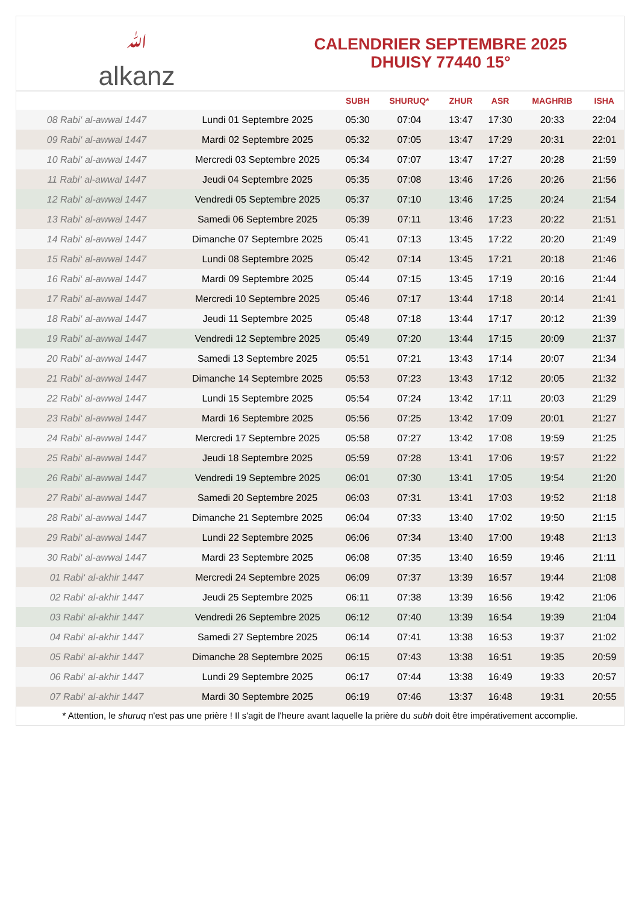ﷲalkanz
CALENDRIER SEPTEMBRE 2025
DHUISY 77440 15°
| | | SUBH | SHURUQ* | ZHUR | ASR | MAGHRIB | ISHA |
| --- | --- | --- | --- | --- | --- | --- | --- |
| 08 Rabi‘ al-awwal 1447 | Lundi 01 Septembre 2025 | 05:30 | 07:04 | 13:47 | 17:30 | 20:33 | 22:04 |
| 09 Rabi‘ al-awwal 1447 | Mardi 02 Septembre 2025 | 05:32 | 07:05 | 13:47 | 17:29 | 20:31 | 22:01 |
| 10 Rabi‘ al-awwal 1447 | Mercredi 03 Septembre 2025 | 05:34 | 07:07 | 13:47 | 17:27 | 20:28 | 21:59 |
| 11 Rabi‘ al-awwal 1447 | Jeudi 04 Septembre 2025 | 05:35 | 07:08 | 13:46 | 17:26 | 20:26 | 21:56 |
| 12 Rabi‘ al-awwal 1447 | Vendredi 05 Septembre 2025 | 05:37 | 07:10 | 13:46 | 17:25 | 20:24 | 21:54 |
| 13 Rabi‘ al-awwal 1447 | Samedi 06 Septembre 2025 | 05:39 | 07:11 | 13:46 | 17:23 | 20:22 | 21:51 |
| 14 Rabi‘ al-awwal 1447 | Dimanche 07 Septembre 2025 | 05:41 | 07:13 | 13:45 | 17:22 | 20:20 | 21:49 |
| 15 Rabi‘ al-awwal 1447 | Lundi 08 Septembre 2025 | 05:42 | 07:14 | 13:45 | 17:21 | 20:18 | 21:46 |
| 16 Rabi‘ al-awwal 1447 | Mardi 09 Septembre 2025 | 05:44 | 07:15 | 13:45 | 17:19 | 20:16 | 21:44 |
| 17 Rabi‘ al-awwal 1447 | Mercredi 10 Septembre 2025 | 05:46 | 07:17 | 13:44 | 17:18 | 20:14 | 21:41 |
| 18 Rabi‘ al-awwal 1447 | Jeudi 11 Septembre 2025 | 05:48 | 07:18 | 13:44 | 17:17 | 20:12 | 21:39 |
| 19 Rabi‘ al-awwal 1447 | Vendredi 12 Septembre 2025 | 05:49 | 07:20 | 13:44 | 17:15 | 20:09 | 21:37 |
| 20 Rabi‘ al-awwal 1447 | Samedi 13 Septembre 2025 | 05:51 | 07:21 | 13:43 | 17:14 | 20:07 | 21:34 |
| 21 Rabi‘ al-awwal 1447 | Dimanche 14 Septembre 2025 | 05:53 | 07:23 | 13:43 | 17:12 | 20:05 | 21:32 |
| 22 Rabi‘ al-awwal 1447 | Lundi 15 Septembre 2025 | 05:54 | 07:24 | 13:42 | 17:11 | 20:03 | 21:29 |
| 23 Rabi‘ al-awwal 1447 | Mardi 16 Septembre 2025 | 05:56 | 07:25 | 13:42 | 17:09 | 20:01 | 21:27 |
| 24 Rabi‘ al-awwal 1447 | Mercredi 17 Septembre 2025 | 05:58 | 07:27 | 13:42 | 17:08 | 19:59 | 21:25 |
| 25 Rabi‘ al-awwal 1447 | Jeudi 18 Septembre 2025 | 05:59 | 07:28 | 13:41 | 17:06 | 19:57 | 21:22 |
| 26 Rabi‘ al-awwal 1447 | Vendredi 19 Septembre 2025 | 06:01 | 07:30 | 13:41 | 17:05 | 19:54 | 21:20 |
| 27 Rabi‘ al-awwal 1447 | Samedi 20 Septembre 2025 | 06:03 | 07:31 | 13:41 | 17:03 | 19:52 | 21:18 |
| 28 Rabi‘ al-awwal 1447 | Dimanche 21 Septembre 2025 | 06:04 | 07:33 | 13:40 | 17:02 | 19:50 | 21:15 |
| 29 Rabi‘ al-awwal 1447 | Lundi 22 Septembre 2025 | 06:06 | 07:34 | 13:40 | 17:00 | 19:48 | 21:13 |
| 30 Rabi‘ al-awwal 1447 | Mardi 23 Septembre 2025 | 06:08 | 07:35 | 13:40 | 16:59 | 19:46 | 21:11 |
| 01 Rabi‘ al-akhir 1447 | Mercredi 24 Septembre 2025 | 06:09 | 07:37 | 13:39 | 16:57 | 19:44 | 21:08 |
| 02 Rabi‘ al-akhir 1447 | Jeudi 25 Septembre 2025 | 06:11 | 07:38 | 13:39 | 16:56 | 19:42 | 21:06 |
| 03 Rabi‘ al-akhir 1447 | Vendredi 26 Septembre 2025 | 06:12 | 07:40 | 13:39 | 16:54 | 19:39 | 21:04 |
| 04 Rabi‘ al-akhir 1447 | Samedi 27 Septembre 2025 | 06:14 | 07:41 | 13:38 | 16:53 | 19:37 | 21:02 |
| 05 Rabi‘ al-akhir 1447 | Dimanche 28 Septembre 2025 | 06:15 | 07:43 | 13:38 | 16:51 | 19:35 | 20:59 |
| 06 Rabi‘ al-akhir 1447 | Lundi 29 Septembre 2025 | 06:17 | 07:44 | 13:38 | 16:49 | 19:33 | 20:57 |
| 07 Rabi‘ al-akhir 1447 | Mardi 30 Septembre 2025 | 06:19 | 07:46 | 13:37 | 16:48 | 19:31 | 20:55 |
* Attention, le shuruq n'est pas une prière ! Il s'agit de l'heure avant laquelle la prière du subh doit être impérativement accomplie.